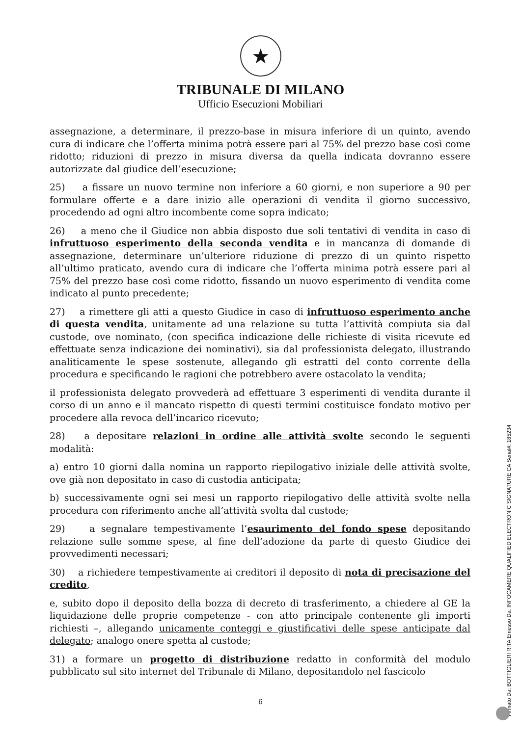★
TRIBUNALE DI MILANO
Ufficio Esecuzioni Mobiliari
assegnazione, a determinare, il prezzo-base in misura inferiore di un quinto, avendo cura di indicare che l’offerta minima potrà essere pari al 75% del prezzo base così come ridotto; riduzioni di prezzo in misura diversa da quella indicata dovranno essere autorizzate dal giudice dell’esecuzione;
25) a fissare un nuovo termine non inferiore a 60 giorni, e non superiore a 90 per formulare offerte e a dare inizio alle operazioni di vendita il giorno successivo, procedendo ad ogni altro incombente come sopra indicato;
26) a meno che il Giudice non abbia disposto due soli tentativi di vendita in caso di infruttuoso esperimento della seconda vendita e in mancanza di domande di assegnazione, determinare un’ulteriore riduzione di prezzo di un quinto rispetto all’ultimo praticato, avendo cura di indicare che l’offerta minima potrà essere pari al 75% del prezzo base così come ridotto, fissando un nuovo esperimento di vendita come indicato al punto precedente;
27) a rimettere gli atti a questo Giudice in caso di infruttuoso esperimento anche di questa vendita, unitamente ad una relazione su tutta l’attività compiuta sia dal custode, ove nominato, (con specifica indicazione delle richieste di visita ricevute ed effettuate senza indicazione dei nominativi), sia dal professionista delegato, illustrando analiticamente le spese sostenute, allegando gli estratti del conto corrente della procedura e specificando le ragioni che potrebbero avere ostacolato la vendita;
il professionista delegato provvederà ad effettuare 3 esperimenti di vendita durante il corso di un anno e il mancato rispetto di questi termini costituisce fondato motivo per procedere alla revoca dell’incarico ricevuto;
28) a depositare relazioni in ordine alle attività svolte secondo le seguenti modalità:
a) entro 10 giorni dalla nomina un rapporto riepilogativo iniziale delle attività svolte, ove già non depositato in caso di custodia anticipata;
b) successivamente ogni sei mesi un rapporto riepilogativo delle attività svolte nella procedura con riferimento anche all’attività svolta dal custode;
29) a segnalare tempestivamente l’esaurimento del fondo spese depositando relazione sulle somme spese, al fine dell’adozione da parte di questo Giudice dei provvedimenti necessari;
30) a richiedere tempestivamente ai creditori il deposito di nota di precisazione del credito,
e, subito dopo il deposito della bozza di decreto di trasferimento, a chiedere al GE la liquidazione delle proprie competenze - con atto principale contenente gli importi richiesti –, allegando unicamente conteggi e giustificativi delle spese anticipate dal delegato; analogo onere spetta al custode;
31) a formare un progetto di distribuzione redatto in conformità del modulo pubblicato sul sito internet del Tribunale di Milano, depositandolo nel fascicolo
6
Firmato Da: BOTTIGLIERI RITA Emesso Da: INFOCAMERE QUALIFIED ELECTRONIC SIGNATURE CA Serial#: 185234